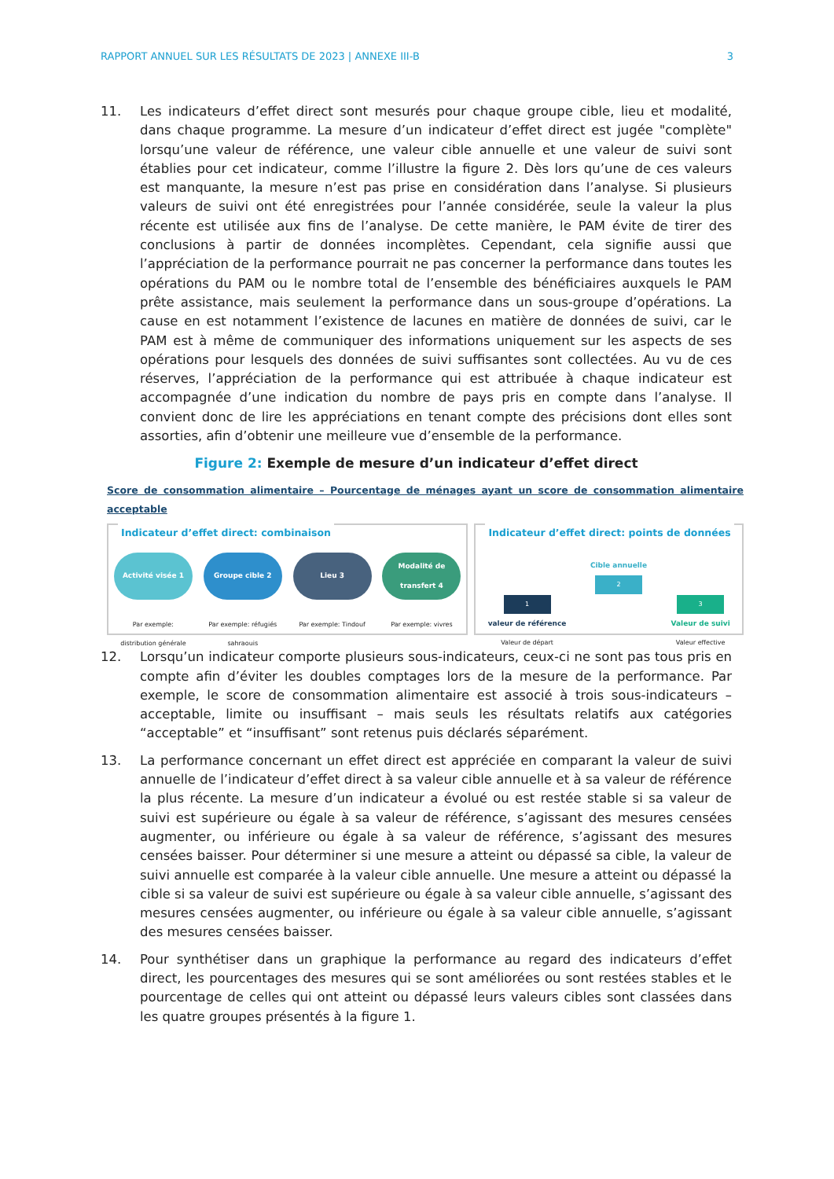RAPPORT ANNUEL SUR LES RÉSULTATS DE 2023 | ANNEXE III-B 3
11. Les indicateurs d’effet direct sont mesurés pour chaque groupe cible, lieu et modalité, dans chaque programme. La mesure d’un indicateur d’effet direct est jugée "complète" lorsqu’une valeur de référence, une valeur cible annuelle et une valeur de suivi sont établies pour cet indicateur, comme l’illustre la figure 2. Dès lors qu’une de ces valeurs est manquante, la mesure n’est pas prise en considération dans l’analyse. Si plusieurs valeurs de suivi ont été enregistrées pour l’année considérée, seule la valeur la plus récente est utilisée aux fins de l’analyse. De cette manière, le PAM évite de tirer des conclusions à partir de données incomplètes. Cependant, cela signifie aussi que l’appréciation de la performance pourrait ne pas concerner la performance dans toutes les opérations du PAM ou le nombre total de l’ensemble des bénéficiaires auxquels le PAM prête assistance, mais seulement la performance dans un sous-groupe d’opérations. La cause en est notamment l’existence de lacunes en matière de données de suivi, car le PAM est à même de communiquer des informations uniquement sur les aspects de ses opérations pour lesquels des données de suivi suffisantes sont collectées. Au vu de ces réserves, l’appréciation de la performance qui est attribuée à chaque indicateur est accompagnée d’une indication du nombre de pays pris en compte dans l’analyse. Il convient donc de lire les appréciations en tenant compte des précisions dont elles sont assorties, afin d’obtenir une meilleure vue d’ensemble de la performance.
Figure 2: Exemple de mesure d’un indicateur d’effet direct
Score de consommation alimentaire – Pourcentage de ménages ayant un score de consommation alimentaire acceptable
Indicateur d’effet direct: combinaison
Activité visée 1
Par exemple: distribution générale
Groupe cible 2
Par exemple: réfugiés sahraouis
Lieu 3
Par exemple: Tindouf
Modalité de transfert 4
Par exemple: vivres
Indicateur d’effet direct: points de données
1
valeur de référence
Valeur de départ
Cible annuelle
2
3
Valeur de suivi
Valeur effective
12. Lorsqu’un indicateur comporte plusieurs sous-indicateurs, ceux-ci ne sont pas tous pris en compte afin d’éviter les doubles comptages lors de la mesure de la performance. Par exemple, le score de consommation alimentaire est associé à trois sous-indicateurs – acceptable, limite ou insuffisant – mais seuls les résultats relatifs aux catégories “acceptable” et “insuffisant” sont retenus puis déclarés séparément.
13. La performance concernant un effet direct est appréciée en comparant la valeur de suivi annuelle de l’indicateur d’effet direct à sa valeur cible annuelle et à sa valeur de référence la plus récente. La mesure d’un indicateur a évolué ou est restée stable si sa valeur de suivi est supérieure ou égale à sa valeur de référence, s’agissant des mesures censées augmenter, ou inférieure ou égale à sa valeur de référence, s’agissant des mesures censées baisser. Pour déterminer si une mesure a atteint ou dépassé sa cible, la valeur de suivi annuelle est comparée à la valeur cible annuelle. Une mesure a atteint ou dépassé la cible si sa valeur de suivi est supérieure ou égale à sa valeur cible annuelle, s’agissant des mesures censées augmenter, ou inférieure ou égale à sa valeur cible annuelle, s’agissant des mesures censées baisser.
14. Pour synthétiser dans un graphique la performance au regard des indicateurs d’effet direct, les pourcentages des mesures qui se sont améliorées ou sont restées stables et le pourcentage de celles qui ont atteint ou dépassé leurs valeurs cibles sont classées dans les quatre groupes présentés à la figure 1.